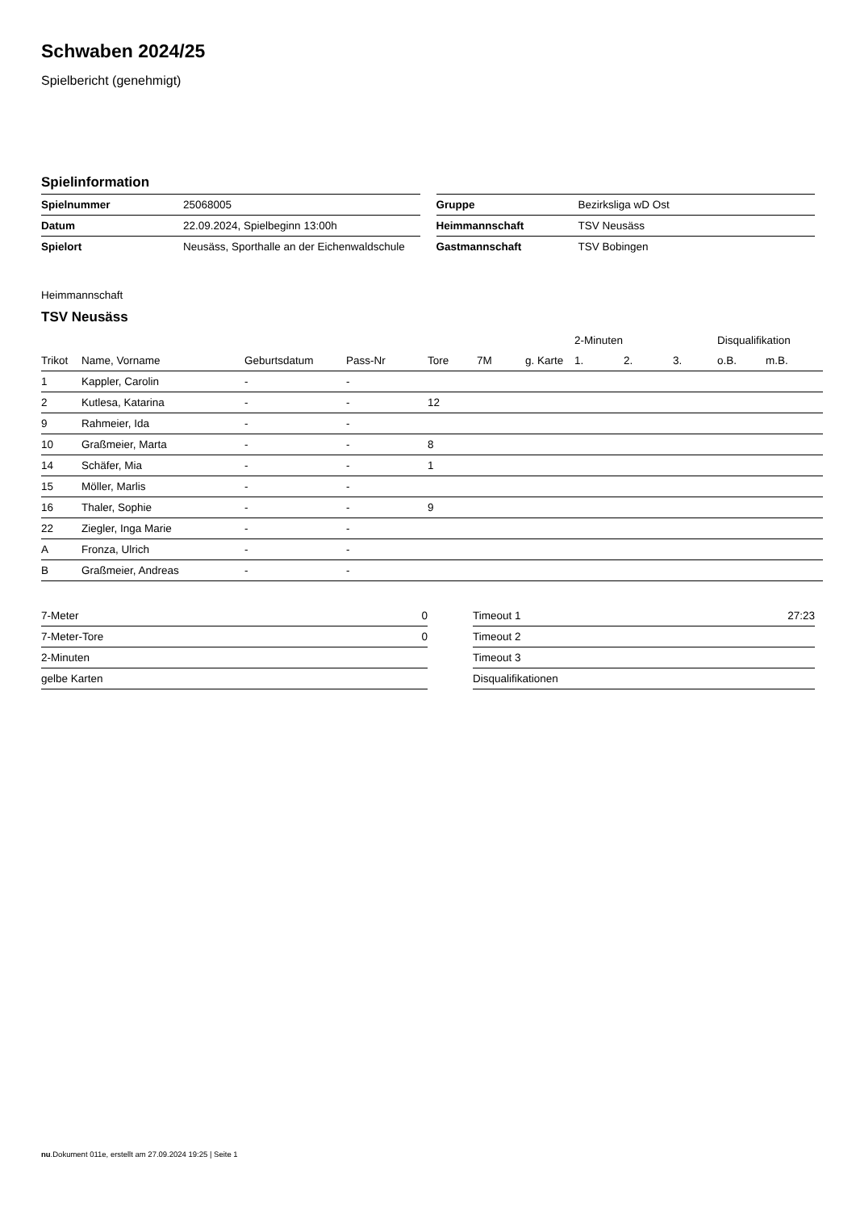Schwaben 2024/25
Spielbericht (genehmigt)
Spielinformation
| Spielnummer | 25068005 |
| Datum | 22.09.2024, Spielbeginn 13:00h |
| Spielort | Neusäss, Sporthalle an der Eichenwaldschule |
| Gruppe | Bezirksliga wD Ost |
| Heimmannschaft | TSV Neusäss |
| Gastmannschaft | TSV Bobingen |
Heimmannschaft
TSV Neusäss
| | | | | | | | 2-Minuten | | | Disqualifikation | |
| --- | --- | --- | --- | --- | --- | --- | --- | --- | --- | --- | --- |
| Trikot | Name, Vorname | Geburtsdatum | Pass-Nr | Tore | 7M | g. Karte | 1. | 2. | 3. | o.B. | m.B. |
| 1 | Kappler, Carolin | - | - | | | | | | | | |
| 2 | Kutlesa, Katarina | - | - | 12 | | | | | | | |
| 9 | Rahmeier, Ida | - | - | | | | | | | | |
| 10 | Graßmeier, Marta | - | - | 8 | | | | | | | |
| 14 | Schäfer, Mia | - | - | 1 | | | | | | | |
| 15 | Möller, Marlis | - | - | | | | | | | | |
| 16 | Thaler, Sophie | - | - | 9 | | | | | | | |
| 22 | Ziegler, Inga Marie | - | - | | | | | | | | |
| A | Fronza, Ulrich | - | - | | | | | | | | |
| B | Graßmeier, Andreas | - | - | | | | | | | | |
| 7-Meter | 0 |
| 7-Meter-Tore | 0 |
| 2-Minuten | |
| gelbe Karten | |
| Timeout 1 | 27:23 |
| Timeout 2 | |
| Timeout 3 | |
| Disqualifikationen | |
nu.Dokument 011e, erstellt am 27.09.2024 19:25 | Seite 1